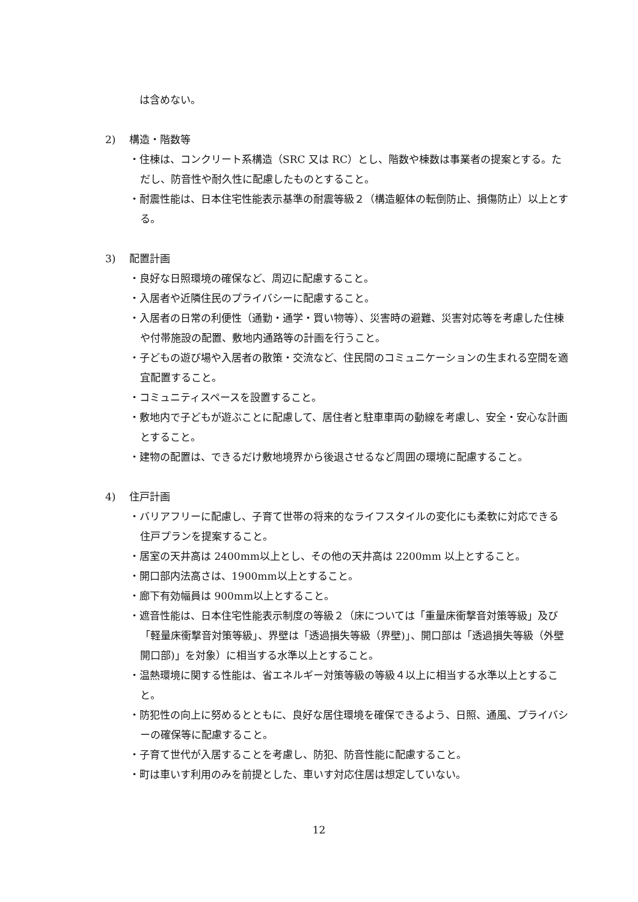は含めない。
2) 構造・階数等
・住棟は、コンクリート系構造（SRC 又は RC）とし、階数や棟数は事業者の提案とする。ただし、防音性や耐久性に配慮したものとすること。
・耐震性能は、日本住宅性能表示基準の耐震等級２（構造躯体の転倒防止、損傷防止）以上とする。
3) 配置計画
・良好な日照環境の確保など、周辺に配慮すること。
・入居者や近隣住民のプライバシーに配慮すること。
・入居者の日常の利便性（通勤・通学・買い物等）、災害時の避難、災害対応等を考慮した住棟や付帯施設の配置、敷地内通路等の計画を行うこと。
・子どもの遊び場や入居者の散策・交流など、住民間のコミュニケーションの生まれる空間を適宜配置すること。
・コミュニティスペースを設置すること。
・敷地内で子どもが遊ぶことに配慮して、居住者と駐車車両の動線を考慮し、安全・安心な計画とすること。
・建物の配置は、できるだけ敷地境界から後退させるなど周囲の環境に配慮すること。
4) 住戸計画
・バリアフリーに配慮し、子育て世帯の将来的なライフスタイルの変化にも柔軟に対応できる住戸プランを提案すること。
・居室の天井高は 2400mm以上とし、その他の天井高は 2200mm 以上とすること。
・開口部内法高さは、1900mm以上とすること。
・廊下有効幅員は 900mm以上とすること。
・遮音性能は、日本住宅性能表示制度の等級２（床については「重量床衝撃音対策等級」及び「軽量床衝撃音対策等級」、界壁は「透過損失等級（界壁)」、開口部は「透過損失等級（外壁開口部)」を対象）に相当する水準以上とすること。
・温熱環境に関する性能は、省エネルギー対策等級の等級４以上に相当する水準以上とすること。
・防犯性の向上に努めるとともに、良好な居住環境を確保できるよう、日照、通風、プライバシーの確保等に配慮すること。
・子育て世代が入居することを考慮し、防犯、防音性能に配慮すること。
・町は車いす利用のみを前提とした、車いす対応住居は想定していない。
12